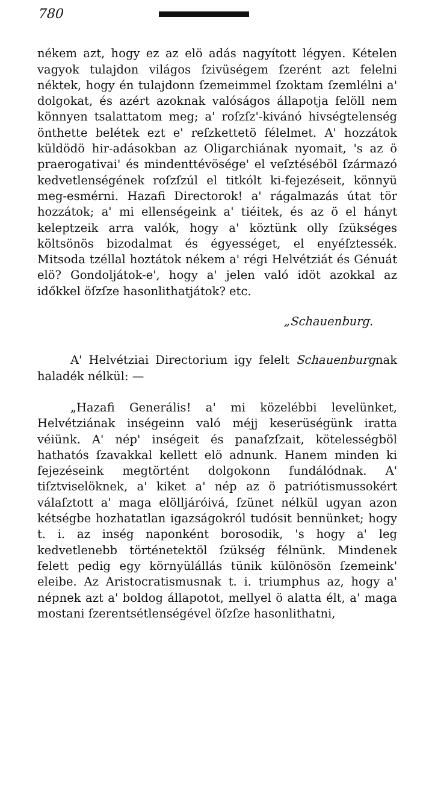780
nékem azt, hogy ez az elö adás nagyított légyen. Kételen vagyok tulajdon világos ſzivüségem ſzerént azt felelni néktek, hogy én tulajdonn ſzemeimmel ſzoktam ſzemlélni a' dolgokat, és azért azoknak valóságos állapotja felöll nem könnyen tsalattatom meg; a' roſzſz'-kivánó hivségtelenség önthette belétek ezt e' reſzkettetö félelmet. A' hozzátok küldödö hir-adásokban az Oligarchiának nyomait, 's az ö praerogativai' és mindenttévösége' el veſztéséböl ſzármazó kedvetlenségének roſzſzúl el titkólt ki-fejezéseit, könnyü meg-esmérni. Hazafi Directorok! a' rágalmazás útat tör hozzátok; a' mi ellenségeink a' tiéitek, és az ö el hányt keleptzeik arra valók, hogy a' köztünk olly ſzükséges költsönös bizodalmat és égyességet, el enyéſztessék. Mitsoda tzéllal hoztátok nékem a' régi Helvétziát és Génuát elö? Gondoljátok-e', hogy a' jelen való idöt azokkal az időkkel öſzſze hasonlithatjátok? etc.
„Schauenburg.
A' Helvétziai Directorium igy felelt Schauenburgnak haladék nélkül: —
„Hazafi Generális! a' mi közelébbi levelünket, Helvétziának inségeinn való méjj keserüségünk iratta véiünk. A' nép' inségeit és panaſzſzait, kötelességböl hathatós ſzavakkal kellett elö adnunk. Hanem minden ki fejezéseink megtörtént dolgokonn fundálódnak. A' tiſztviselöknek, a' kiket a' nép az ö patriótismussokért válaſztott a' maga elölljáróivá, ſzünet nélkül ugyan azon kétségbe hozhatatlan igazságokról tudósit bennünket; hogy t. i. az inség naponként borosodik, 's hogy a' leg kedvetlenebb történetektöl ſzükség félnünk. Mindenek felett pedig egy környülállás tünik különösön ſzemeink' eleibe. Az Aristocratismusnak t. i. triumphus az, hogy a' népnek azt a' boldog állapotot, mellyel ö alatta élt, a' maga mostani ſzerentsétlenségével öſzſze hasonlithatni,